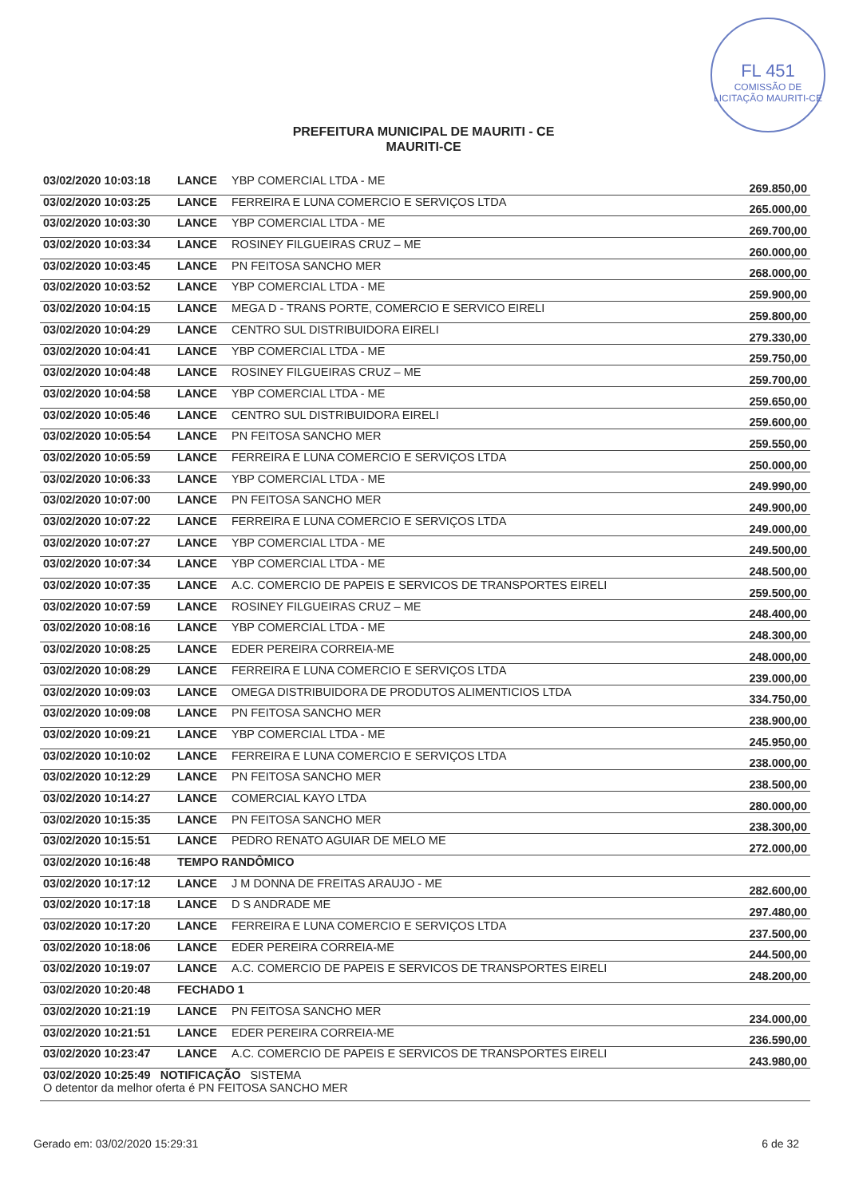FL 451
COMISSÃO DE LICITAÇÃO MAURITI-CE
PREFEITURA MUNICIPAL DE MAURITI - CE
MAURITI-CE
| 03/02/2020 10:03:18 | LANCE | YBP COMERCIAL LTDA - ME | 269.850,00 |
| 03/02/2020 10:03:25 | LANCE | FERREIRA E LUNA COMERCIO E SERVIÇOS LTDA | 265.000,00 |
| 03/02/2020 10:03:30 | LANCE | YBP COMERCIAL LTDA - ME | 269.700,00 |
| 03/02/2020 10:03:34 | LANCE | ROSINEY FILGUEIRAS CRUZ – ME | 260.000,00 |
| 03/02/2020 10:03:45 | LANCE | PN FEITOSA SANCHO MER | 268.000,00 |
| 03/02/2020 10:03:52 | LANCE | YBP COMERCIAL LTDA - ME | 259.900,00 |
| 03/02/2020 10:04:15 | LANCE | MEGA D - TRANS PORTE, COMERCIO E SERVICO EIRELI | 259.800,00 |
| 03/02/2020 10:04:29 | LANCE | CENTRO SUL DISTRIBUIDORA EIRELI | 279.330,00 |
| 03/02/2020 10:04:41 | LANCE | YBP COMERCIAL LTDA - ME | 259.750,00 |
| 03/02/2020 10:04:48 | LANCE | ROSINEY FILGUEIRAS CRUZ – ME | 259.700,00 |
| 03/02/2020 10:04:58 | LANCE | YBP COMERCIAL LTDA - ME | 259.650,00 |
| 03/02/2020 10:05:46 | LANCE | CENTRO SUL DISTRIBUIDORA EIRELI | 259.600,00 |
| 03/02/2020 10:05:54 | LANCE | PN FEITOSA SANCHO MER | 259.550,00 |
| 03/02/2020 10:05:59 | LANCE | FERREIRA E LUNA COMERCIO E SERVIÇOS LTDA | 250.000,00 |
| 03/02/2020 10:06:33 | LANCE | YBP COMERCIAL LTDA - ME | 249.990,00 |
| 03/02/2020 10:07:00 | LANCE | PN FEITOSA SANCHO MER | 249.900,00 |
| 03/02/2020 10:07:22 | LANCE | FERREIRA E LUNA COMERCIO E SERVIÇOS LTDA | 249.000,00 |
| 03/02/2020 10:07:27 | LANCE | YBP COMERCIAL LTDA - ME | 249.500,00 |
| 03/02/2020 10:07:34 | LANCE | YBP COMERCIAL LTDA - ME | 248.500,00 |
| 03/02/2020 10:07:35 | LANCE | A.C. COMERCIO DE PAPEIS E SERVICOS DE TRANSPORTES EIRELI | 259.500,00 |
| 03/02/2020 10:07:59 | LANCE | ROSINEY FILGUEIRAS CRUZ – ME | 248.400,00 |
| 03/02/2020 10:08:16 | LANCE | YBP COMERCIAL LTDA - ME | 248.300,00 |
| 03/02/2020 10:08:25 | LANCE | EDER PEREIRA CORREIA-ME | 248.000,00 |
| 03/02/2020 10:08:29 | LANCE | FERREIRA E LUNA COMERCIO E SERVIÇOS LTDA | 239.000,00 |
| 03/02/2020 10:09:03 | LANCE | OMEGA DISTRIBUIDORA DE PRODUTOS ALIMENTICIOS LTDA | 334.750,00 |
| 03/02/2020 10:09:08 | LANCE | PN FEITOSA SANCHO MER | 238.900,00 |
| 03/02/2020 10:09:21 | LANCE | YBP COMERCIAL LTDA - ME | 245.950,00 |
| 03/02/2020 10:10:02 | LANCE | FERREIRA E LUNA COMERCIO E SERVIÇOS LTDA | 238.000,00 |
| 03/02/2020 10:12:29 | LANCE | PN FEITOSA SANCHO MER | 238.500,00 |
| 03/02/2020 10:14:27 | LANCE | COMERCIAL KAYO LTDA | 280.000,00 |
| 03/02/2020 10:15:35 | LANCE | PN FEITOSA SANCHO MER | 238.300,00 |
| 03/02/2020 10:15:51 | LANCE | PEDRO RENATO AGUIAR DE MELO ME | 272.000,00 |
| 03/02/2020 10:16:48 | TEMPO RANDÔMICO | | |
| 03/02/2020 10:17:12 | LANCE | J M DONNA DE FREITAS ARAUJO - ME | 282.600,00 |
| 03/02/2020 10:17:18 | LANCE | D S ANDRADE ME | 297.480,00 |
| 03/02/2020 10:17:20 | LANCE | FERREIRA E LUNA COMERCIO E SERVIÇOS LTDA | 237.500,00 |
| 03/02/2020 10:18:06 | LANCE | EDER PEREIRA CORREIA-ME | 244.500,00 |
| 03/02/2020 10:19:07 | LANCE | A.C. COMERCIO DE PAPEIS E SERVICOS DE TRANSPORTES EIRELI | 248.200,00 |
| 03/02/2020 10:20:48 | FECHADO 1 | | |
| 03/02/2020 10:21:19 | LANCE | PN FEITOSA SANCHO MER | 234.000,00 |
| 03/02/2020 10:21:51 | LANCE | EDER PEREIRA CORREIA-ME | 236.590,00 |
| 03/02/2020 10:23:47 | LANCE | A.C. COMERCIO DE PAPEIS E SERVICOS DE TRANSPORTES EIRELI | 243.980,00 |
| 03/02/2020 10:25:49 NOTIFICAÇÃO SISTEMA O detentor da melhor oferta é PN FEITOSA SANCHO MER | | | |
Gerado em: 03/02/2020 15:29:31 6 de 32